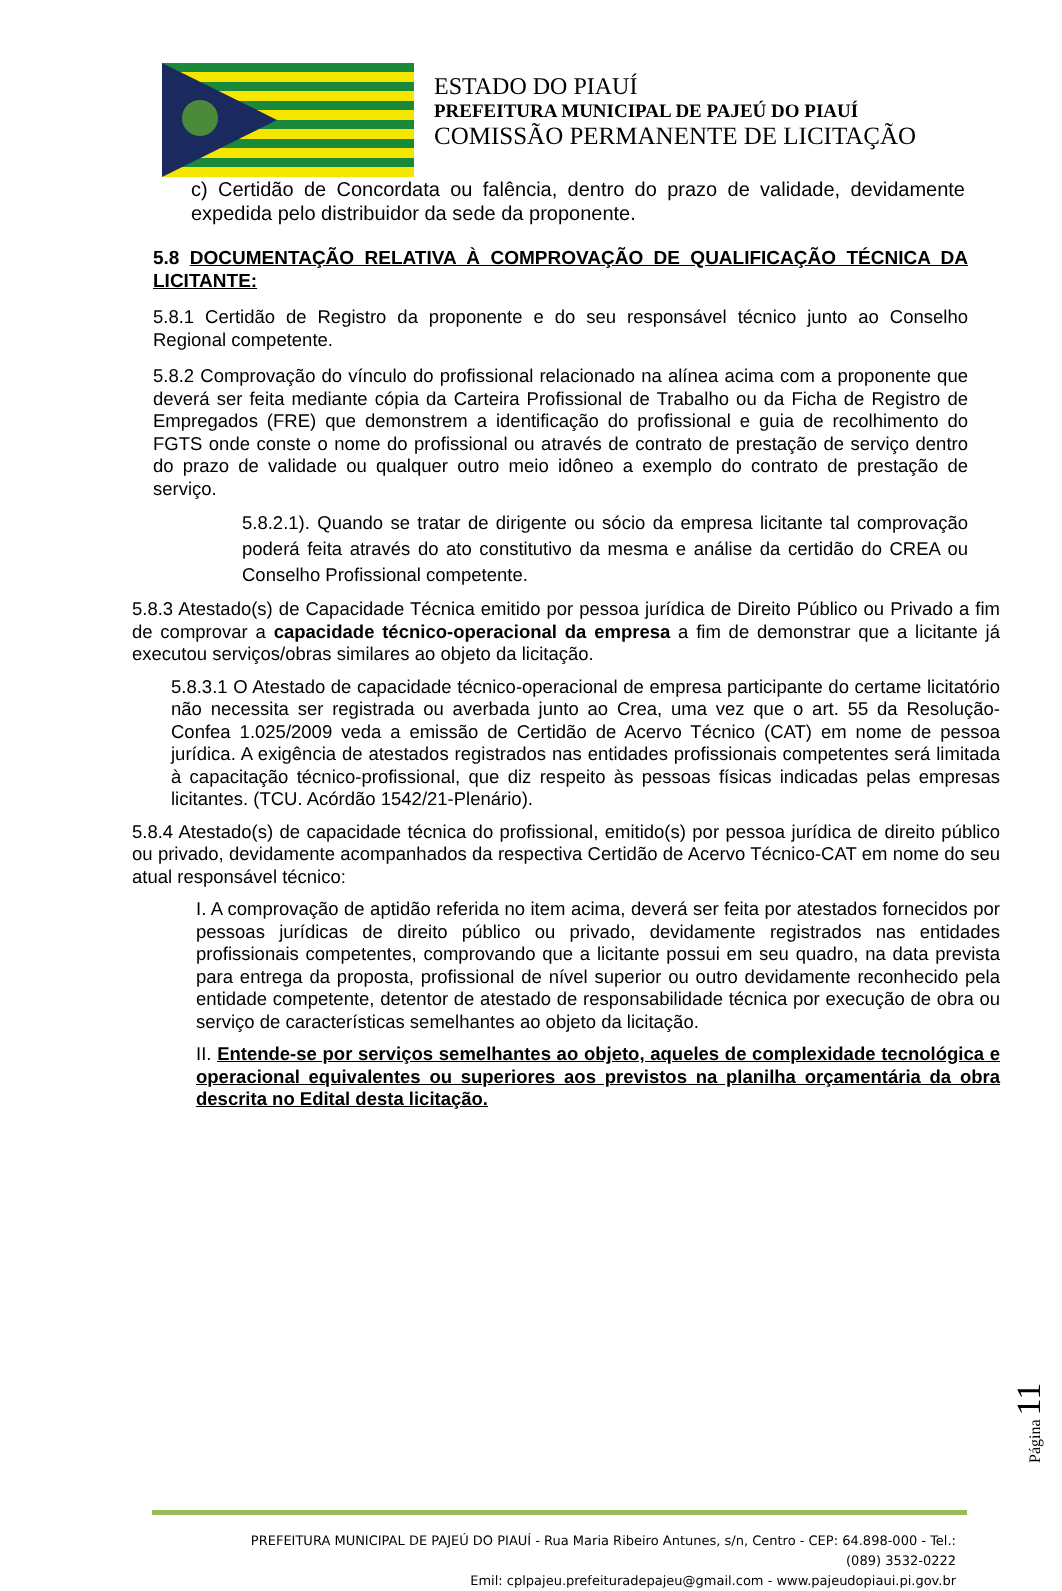ESTADO DO PIAUÍ
PREFEITURA MUNICIPAL DE PAJEÚ DO PIAUÍ
COMISSÃO PERMANENTE DE LICITAÇÃO
c) Certidão de Concordata ou falência, dentro do prazo de validade, devidamente expedida pelo distribuidor da sede da proponente.
5.8 DOCUMENTAÇÃO RELATIVA À COMPROVAÇÃO DE QUALIFICAÇÃO TÉCNICA DA LICITANTE:
5.8.1 Certidão de Registro da proponente e do seu responsável técnico junto ao Conselho Regional competente.
5.8.2 Comprovação do vínculo do profissional relacionado na alínea acima com a proponente que deverá ser feita mediante cópia da Carteira Profissional de Trabalho ou da Ficha de Registro de Empregados (FRE) que demonstrem a identificação do profissional e guia de recolhimento do FGTS onde conste o nome do profissional ou através de contrato de prestação de serviço dentro do prazo de validade ou qualquer outro meio idôneo a exemplo do contrato de prestação de serviço.
5.8.2.1). Quando se tratar de dirigente ou sócio da empresa licitante tal comprovação poderá feita através do ato constitutivo da mesma e análise da certidão do CREA ou Conselho Profissional competente.
5.8.3 Atestado(s) de Capacidade Técnica emitido por pessoa jurídica de Direito Público ou Privado a fim de comprovar a capacidade técnico-operacional da empresa a fim de demonstrar que a licitante já executou serviços/obras similares ao objeto da licitação.
5.8.3.1 O Atestado de capacidade técnico-operacional de empresa participante do certame licitatório não necessita ser registrada ou averbada junto ao Crea, uma vez que o art. 55 da Resolução-Confea 1.025/2009 veda a emissão de Certidão de Acervo Técnico (CAT) em nome de pessoa jurídica. A exigência de atestados registrados nas entidades profissionais competentes será limitada à capacitação técnico-profissional, que diz respeito às pessoas físicas indicadas pelas empresas licitantes. (TCU. Acórdão 1542/21-Plenário).
5.8.4 Atestado(s) de capacidade técnica do profissional, emitido(s) por pessoa jurídica de direito público ou privado, devidamente acompanhados da respectiva Certidão de Acervo Técnico-CAT em nome do seu atual responsável técnico:
I. A comprovação de aptidão referida no item acima, deverá ser feita por atestados fornecidos por pessoas jurídicas de direito público ou privado, devidamente registrados nas entidades profissionais competentes, comprovando que a licitante possui em seu quadro, na data prevista para entrega da proposta, profissional de nível superior ou outro devidamente reconhecido pela entidade competente, detentor de atestado de responsabilidade técnica por execução de obra ou serviço de características semelhantes ao objeto da licitação.
II. Entende-se por serviços semelhantes ao objeto, aqueles de complexidade tecnológica e operacional equivalentes ou superiores aos previstos na planilha orçamentária da obra descrita no Edital desta licitação.
Página 11
PREFEITURA MUNICIPAL DE PAJEÚ DO PIAUÍ - Rua Maria Ribeiro Antunes, s/n, Centro - CEP: 64.898-000 - Tel.: (089) 3532-0222
Emil: cplpajeu.prefeituradepajeu@gmail.com - www.pajeudopiaui.pi.gov.br